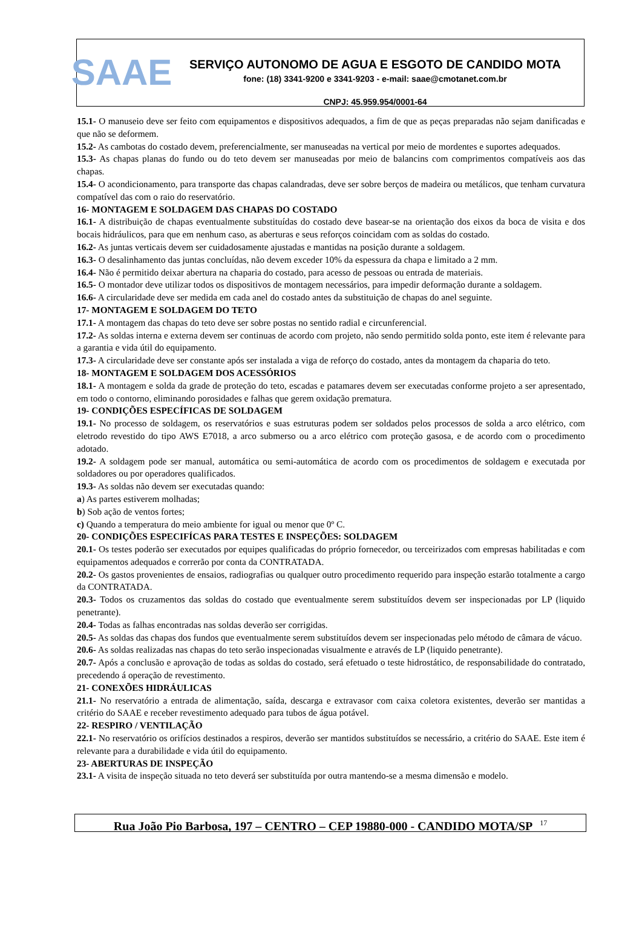SAAE
SERVIÇO AUTONOMO DE AGUA E ESGOTO DE CANDIDO MOTA
fone: (18) 3341-9200 e 3341-9203 - e-mail: saae@cmotanet.com.br
CNPJ: 45.959.954/0001-64
15.1- O manuseio deve ser feito com equipamentos e dispositivos adequados, a fim de que as peças preparadas não sejam danificadas e que não se deformem.
15.2- As cambotas do costado devem, preferencialmente, ser manuseadas na vertical por meio de mordentes e suportes adequados.
15.3- As chapas planas do fundo ou do teto devem ser manuseadas por meio de balancins com comprimentos compatíveis aos das chapas.
15.4- O acondicionamento, para transporte das chapas calandradas, deve ser sobre berços de madeira ou metálicos, que tenham curvatura compatível das com o raio do reservatório.
16- MONTAGEM E SOLDAGEM DAS CHAPAS DO COSTADO
16.1- A distribuição de chapas eventualmente substituídas do costado deve basear-se na orientação dos eixos da boca de visita e dos bocais hidráulicos, para que em nenhum caso, as aberturas e seus reforços coincidam com as soldas do costado.
16.2- As juntas verticais devem ser cuidadosamente ajustadas e mantidas na posição durante a soldagem.
16.3- O desalinhamento das juntas concluídas, não devem exceder 10% da espessura da chapa e limitado a 2 mm.
16.4- Não é permitido deixar abertura na chaparia do costado, para acesso de pessoas ou entrada de materiais.
16.5- O montador deve utilizar todos os dispositivos de montagem necessários, para impedir deformação durante a soldagem.
16.6- A circularidade deve ser medida em cada anel do costado antes da substituição de chapas do anel seguinte.
17- MONTAGEM E SOLDAGEM DO TETO
17.1- A montagem das chapas do teto deve ser sobre postas no sentido radial e circunferencial.
17.2- As soldas interna e externa devem ser continuas de acordo com projeto, não sendo permitido solda ponto, este item é relevante para a garantia e vida útil do equipamento.
17.3- A circularidade deve ser constante após ser instalada a viga de reforço do costado, antes da montagem da chaparia do teto.
18- MONTAGEM E SOLDAGEM DOS ACESSÓRIOS
18.1- A montagem e solda da grade de proteção do teto, escadas e patamares devem ser executadas conforme projeto a ser apresentado, em todo o contorno, eliminando porosidades e falhas que gerem oxidação prematura.
19- CONDIÇÕES ESPECÍFICAS DE SOLDAGEM
19.1- No processo de soldagem, os reservatórios e suas estruturas podem ser soldados pelos processos de solda a arco elétrico, com eletrodo revestido do tipo AWS E7018, a arco submerso ou a arco elétrico com proteção gasosa, e de acordo com o procedimento adotado.
19.2- A soldagem pode ser manual, automática ou semi-automática de acordo com os procedimentos de soldagem e executada por soldadores ou por operadores qualificados.
19.3- As soldas não devem ser executadas quando:
a) As partes estiverem molhadas;
b) Sob ação de ventos fortes;
c) Quando a temperatura do meio ambiente for igual ou menor que 0º C.
20- CONDIÇÕES ESPECIFÍCAS PARA TESTES E INSPEÇÕES: SOLDAGEM
20.1- Os testes poderão ser executados por equipes qualificadas do próprio fornecedor, ou terceirizados com empresas habilitadas e com equipamentos adequados e correrão por conta da CONTRATADA.
20.2- Os gastos provenientes de ensaios, radiografias ou qualquer outro procedimento requerido para inspeção estarão totalmente a cargo da CONTRATADA.
20.3- Todos os cruzamentos das soldas do costado que eventualmente serem substituídos devem ser inspecionadas por LP (liquido penetrante).
20.4- Todas as falhas encontradas nas soldas deverão ser corrigidas.
20.5- As soldas das chapas dos fundos que eventualmente serem substituídos devem ser inspecionadas pelo método de câmara de vácuo.
20.6- As soldas realizadas nas chapas do teto serão inspecionadas visualmente e através de LP (liquido penetrante).
20.7- Após a conclusão e aprovação de todas as soldas do costado, será efetuado o teste hidrostático, de responsabilidade do contratado, precedendo á operação de revestimento.
21- CONEXÕES HIDRÁULICAS
21.1- No reservatório a entrada de alimentação, saída, descarga e extravasor com caixa coletora existentes, deverão ser mantidas a critério do SAAE e receber revestimento adequado para tubos de água potável.
22- RESPIRO / VENTILAÇÃO
22.1- No reservatório os orifícios destinados a respiros, deverão ser mantidos substituídos se necessário, a critério do SAAE. Este item é relevante para a durabilidade e vida útil do equipamento.
23- ABERTURAS DE INSPEÇÃO
23.1- A visita de inspeção situada no teto deverá ser substituída por outra mantendo-se a mesma dimensão e modelo.
Rua João Pio Barbosa, 197 – CENTRO – CEP 19880-000 - CANDIDO MOTA/SP <sup>17</sup>